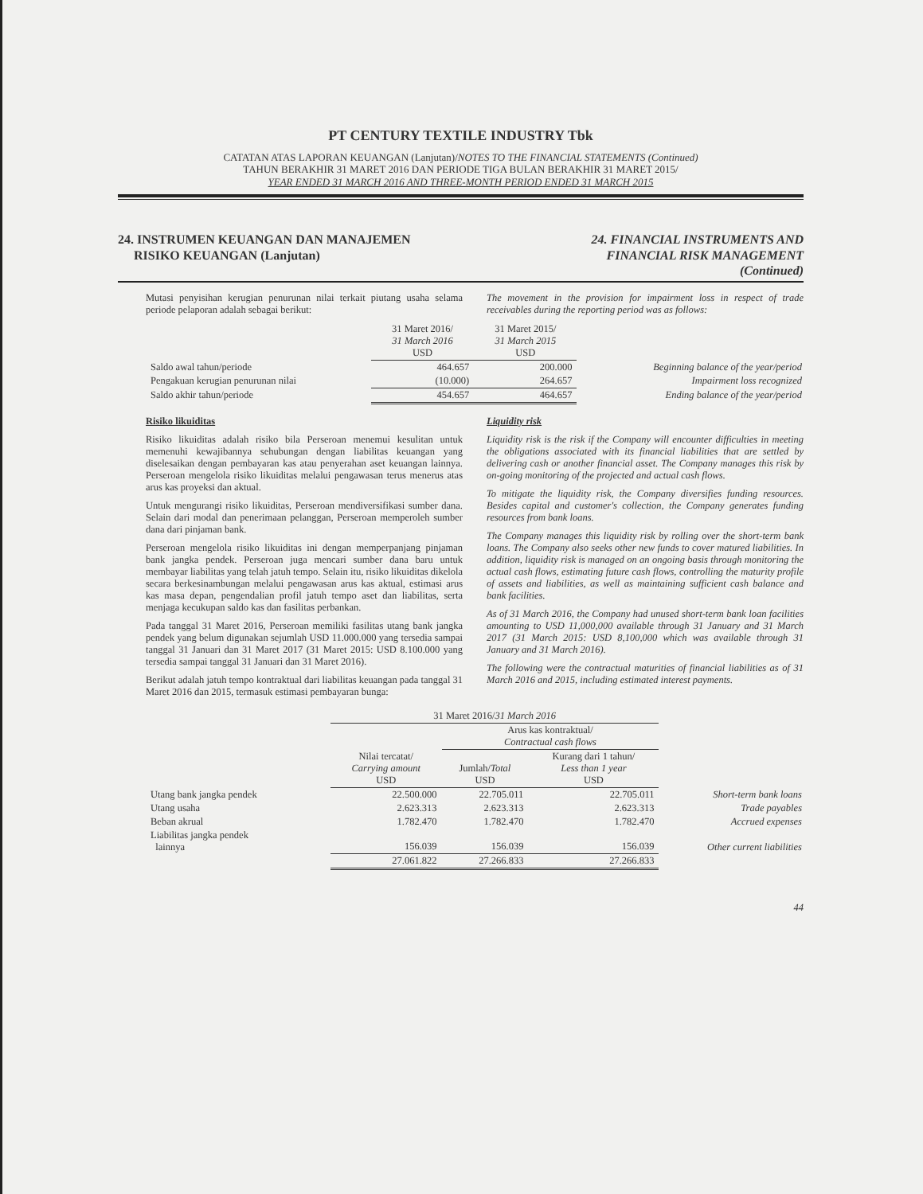PT CENTURY TEXTILE INDUSTRY Tbk
CATATAN ATAS LAPORAN KEUANGAN (Lanjutan)/NOTES TO THE FINANCIAL STATEMENTS (Continued)
TAHUN BERAKHIR 31 MARET 2016 DAN PERIODE TIGA BULAN BERAKHIR 31 MARET 2015/
YEAR ENDED 31 MARCH 2016 AND THREE-MONTH PERIOD ENDED 31 MARCH 2015
24. INSTRUMEN KEUANGAN DAN MANAJEMEN
RISIKO KEUANGAN (Lanjutan)
24. FINANCIAL INSTRUMENTS AND
FINANCIAL RISK MANAGEMENT
(Continued)
Mutasi penyisihan kerugian penurunan nilai terkait piutang usaha selama periode pelaporan adalah sebagai berikut:
The movement in the provision for impairment loss in respect of trade receivables during the reporting period was as follows:
| | 31 Maret 2016/ 31 March 2016 USD | 31 Maret 2015/ 31 March 2015 USD | |
| --- | --- | --- | --- |
| Saldo awal tahun/periode | 464.657 | 200.000 | Beginning balance of the year/period |
| Pengakuan kerugian penurunan nilai | (10.000) | 264.657 | Impairment loss recognized |
| Saldo akhir tahun/periode | 454.657 | 464.657 | Ending balance of the year/period |
Risiko likuiditas
Risiko likuiditas adalah risiko bila Perseroan menemui kesulitan untuk memenuhi kewajibannya sehubungan dengan liabilitas keuangan yang diselesaikan dengan pembayaran kas atau penyerahan aset keuangan lainnya. Perseroan mengelola risiko likuiditas melalui pengawasan terus menerus atas arus kas proyeksi dan aktual.
Untuk mengurangi risiko likuiditas, Perseroan mendiversifikasi sumber dana. Selain dari modal dan penerimaan pelanggan, Perseroan memperoleh sumber dana dari pinjaman bank.
Perseroan mengelola risiko likuiditas ini dengan memperpanjang pinjaman bank jangka pendek. Perseroan juga mencari sumber dana baru untuk membayar liabilitas yang telah jatuh tempo. Selain itu, risiko likuiditas dikelola secara berkesinambungan melalui pengawasan arus kas aktual, estimasi arus kas masa depan, pengendalian profil jatuh tempo aset dan liabilitas, serta menjaga kecukupan saldo kas dan fasilitas perbankan.
Pada tanggal 31 Maret 2016, Perseroan memiliki fasilitas utang bank jangka pendek yang belum digunakan sejumlah USD 11.000.000 yang tersedia sampai tanggal 31 Januari dan 31 Maret 2017 (31 Maret 2015: USD 8.100.000 yang tersedia sampai tanggal 31 Januari dan 31 Maret 2016).
Berikut adalah jatuh tempo kontraktual dari liabilitas keuangan pada tanggal 31 Maret 2016 dan 2015, termasuk estimasi pembayaran bunga:
Liquidity risk
Liquidity risk is the risk if the Company will encounter difficulties in meeting the obligations associated with its financial liabilities that are settled by delivering cash or another financial asset. The Company manages this risk by on-going monitoring of the projected and actual cash flows.
To mitigate the liquidity risk, the Company diversifies funding resources. Besides capital and customer's collection, the Company generates funding resources from bank loans.
The Company manages this liquidity risk by rolling over the short-term bank loans. The Company also seeks other new funds to cover matured liabilities. In addition, liquidity risk is managed on an ongoing basis through monitoring the actual cash flows, estimating future cash flows, controlling the maturity profile of assets and liabilities, as well as maintaining sufficient cash balance and bank facilities.
As of 31 March 2016, the Company had unused short-term bank loan facilities amounting to USD 11,000,000 available through 31 January and 31 March 2017 (31 March 2015: USD 8,100,000 which was available through 31 January and 31 March 2016).
The following were the contractual maturities of financial liabilities as of 31 March 2016 and 2015, including estimated interest payments.
| | 31 Maret 2016/ 31 March 2016 | | | |
| --- | --- | --- | --- | --- |
| | | Arus kas kontraktual/ Contractual cash flows | | |
| | Nilai tercatat/ Carrying amount USD | Jumlah/ Total USD | Kurang dari 1 tahun/ Less than 1 year USD | |
| Utang bank jangka pendek | 22.500.000 | 22.705.011 | 22.705.011 | Short-term bank loans |
| Utang usaha | 2.623.313 | 2.623.313 | 2.623.313 | Trade payables |
| Beban akrual | 1.782.470 | 1.782.470 | 1.782.470 | Accrued expenses |
| Liabilitas jangka pendek lainnya | 156.039 | 156.039 | 156.039 | Other current liabilities |
| | 27.061.822 | 27.266.833 | 27.266.833 | |
44